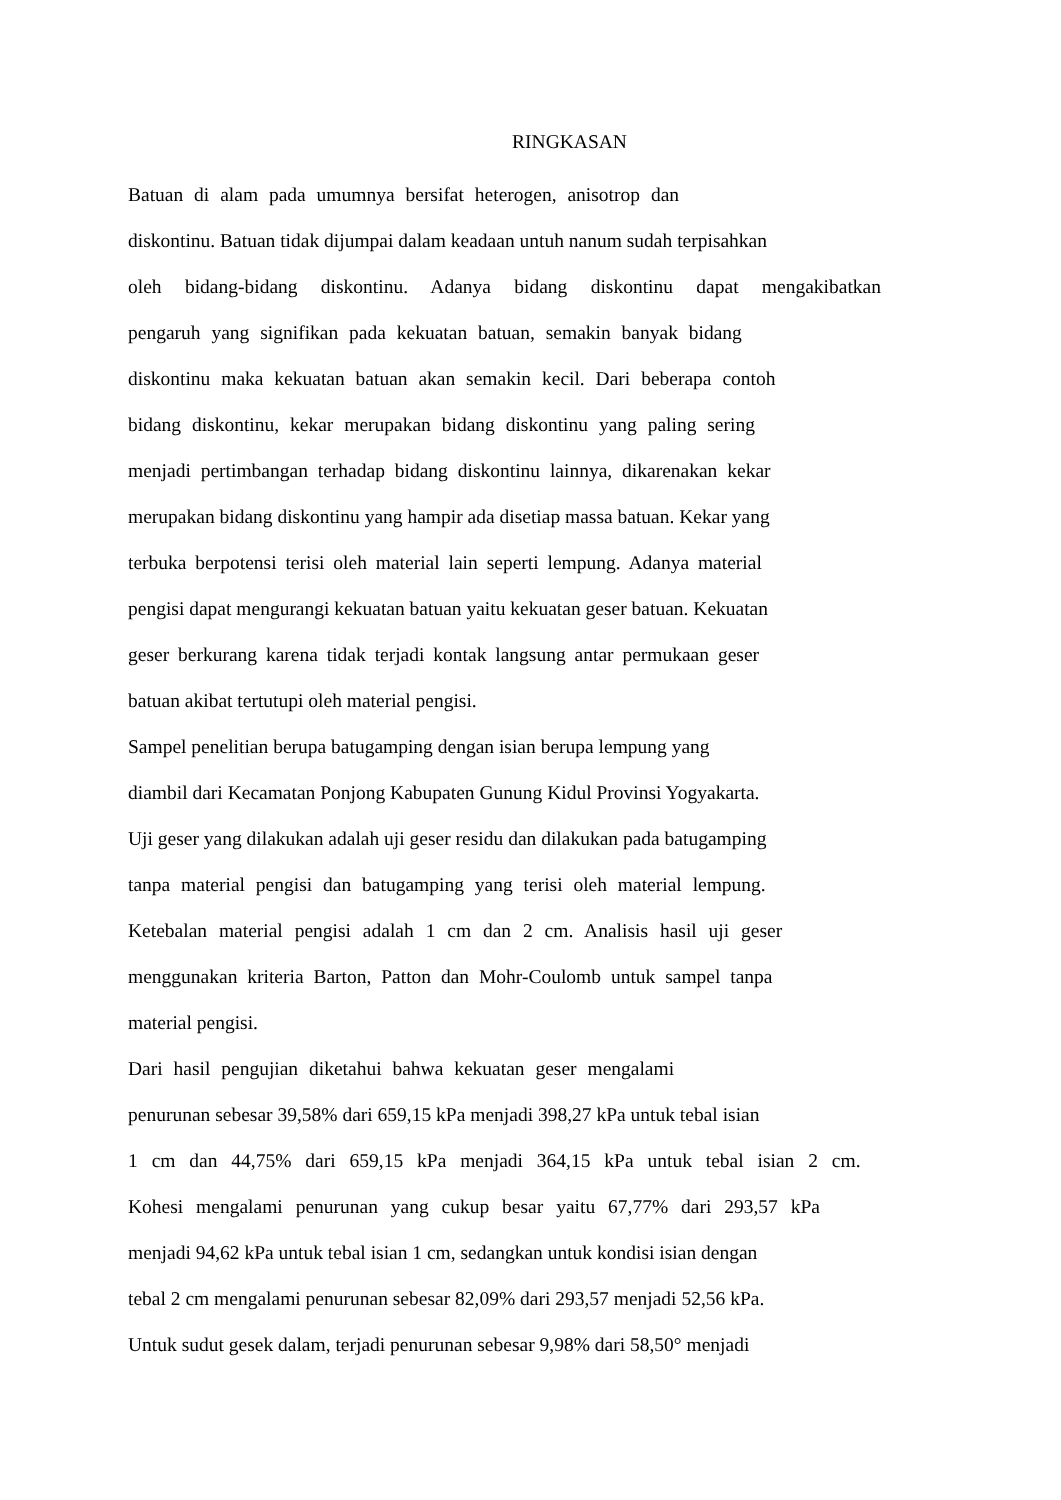RINGKASAN
Batuan di alam pada umumnya bersifat heterogen, anisotrop dan
diskontinu. Batuan tidak dijumpai dalam keadaan untuh nanum sudah terpisahkan
oleh bidang-bidang diskontinu. Adanya bidang diskontinu dapat mengakibatkan
pengaruh yang signifikan pada kekuatan batuan, semakin banyak bidang
diskontinu maka kekuatan batuan akan semakin kecil. Dari beberapa contoh
bidang diskontinu, kekar merupakan bidang diskontinu yang paling sering
menjadi pertimbangan terhadap bidang diskontinu lainnya, dikarenakan kekar
merupakan bidang diskontinu yang hampir ada disetiap massa batuan. Kekar yang
terbuka berpotensi terisi oleh material lain seperti lempung. Adanya material
pengisi dapat mengurangi kekuatan batuan yaitu kekuatan geser batuan. Kekuatan
geser berkurang karena tidak terjadi kontak langsung antar permukaan geser
batuan akibat tertutupi oleh material pengisi.
Sampel penelitian berupa batugamping dengan isian berupa lempung yang
diambil dari Kecamatan Ponjong Kabupaten Gunung Kidul Provinsi Yogyakarta.
Uji geser yang dilakukan adalah uji geser residu dan dilakukan pada batugamping
tanpa material pengisi dan batugamping yang terisi oleh material lempung.
Ketebalan material pengisi adalah 1 cm dan 2 cm. Analisis hasil uji geser
menggunakan kriteria Barton, Patton dan Mohr-Coulomb untuk sampel tanpa
material pengisi.
Dari hasil pengujian diketahui bahwa kekuatan geser mengalami
penurunan sebesar 39,58% dari 659,15 kPa menjadi 398,27 kPa untuk tebal isian
1 cm dan 44,75% dari 659,15 kPa menjadi 364,15 kPa untuk tebal isian 2 cm.
Kohesi mengalami penurunan yang cukup besar yaitu 67,77% dari 293,57 kPa
menjadi 94,62 kPa untuk tebal isian 1 cm, sedangkan untuk kondisi isian dengan
tebal 2 cm mengalami penurunan sebesar 82,09% dari 293,57 menjadi 52,56 kPa.
Untuk sudut gesek dalam, terjadi penurunan sebesar 9,98% dari 58,50° menjadi